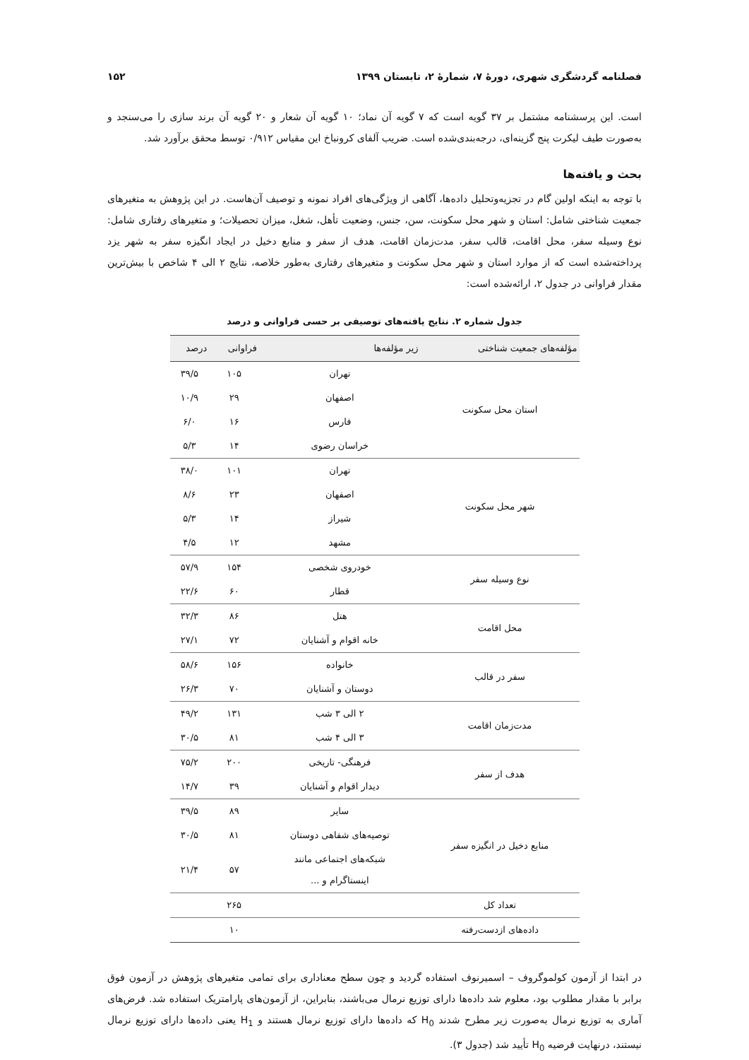فصلنامه گردشگری شهری، دورهٔ ۷، شمارهٔ ۲، تابستان ۱۳۹۹ ۱۵۲
است. این پرسشنامه مشتمل بر ۳۷ گویه است که ۷ گویه آن نماد؛ ۱۰ گویه آن شعار و ۲۰ گویه آن برند سازی را می‌سنجد و به‌صورت طیف لیکرت پنج گزینه‌ای، درجه‌بندی‌شده است. ضریب آلفای کرونباخ این مقیاس ۰/۹۱۲ توسط محقق برآورد شد.
بحث و یافته‌ها
با توجه به اینکه اولین گام در تجزیه‌وتحلیل داده‌ها، آگاهی از ویژگی‌های افراد نمونه و توصیف آن‌هاست. در این پژوهش به متغیرهای جمعیت شناختی شامل: استان و شهر محل سکونت، سن، جنس، وضعیت تأهل، شغل، میزان تحصیلات؛ و متغیرهای رفتاری شامل: نوع وسیله سفر، محل اقامت، قالب سفر، مدت‌زمان اقامت، هدف از سفر و منابع دخیل در ایجاد انگیزه سفر به شهر یزد پرداخته‌شده است که از موارد استان و شهر محل سکونت و متغیرهای رفتاری به‌طور خلاصه، نتایج ۲ الی ۴ شاخص با بیش‌ترین مقدار فراوانی در جدول ۲، ارائه‌شده است:
جدول شماره ۲. نتایج یافته‌های توصیفی بر حسی فراوانی و درصد
| مؤلفه‌های جمعیت شناختی | زیر مؤلفه‌ها | فراوانی | درصد |
| --- | --- | --- | --- |
| استان محل سکونت | تهران | ۱۰۵ | ۳۹/۵ |
| | اصفهان | ۲۹ | ۱۰/۹ |
| | فارس | ۱۶ | ۶/۰ |
| | خراسان رضوی | ۱۴ | ۵/۳ |
| شهر محل سکونت | تهران | ۱۰۱ | ۳۸/۰ |
| | اصفهان | ۲۳ | ۸/۶ |
| | شیراز | ۱۴ | ۵/۳ |
| | مشهد | ۱۲ | ۴/۵ |
| نوع وسیله سفر | خودروی شخصی | ۱۵۴ | ۵۷/۹ |
| | قطار | ۶۰ | ۲۲/۶ |
| محل اقامت | هتل | ۸۶ | ۳۲/۳ |
| | خانه اقوام و آشنایان | ۷۲ | ۲۷/۱ |
| سفر در قالب | خانواده | ۱۵۶ | ۵۸/۶ |
| | دوستان و آشنایان | ۷۰ | ۲۶/۳ |
| مدت‌زمان اقامت | ۲ الی ۳ شب | ۱۳۱ | ۴۹/۲ |
| | ۳ الی ۴ شب | ۸۱ | ۳۰/۵ |
| هدف از سفر | فرهنگی- تاریخی | ۲۰۰ | ۷۵/۲ |
| | دیدار اقوام و آشنایان | ۳۹ | ۱۴/۷ |
| منابع دخیل در انگیزه سفر | سایر | ۸۹ | ۳۹/۵ |
| | توصیه‌های شفاهی دوستان | ۸۱ | ۳۰/۵ |
| | شبکه‌های اجتماعی مانند اینستاگرام و ... | ۵۷ | ۲۱/۴ |
| تعداد کل | | ۲۶۵ | |
| داده‌های ازدست‌رفته | | ۱۰ | |
در ابتدا از آزمون کولموگروف – اسمیرنوف استفاده گردید و چون سطح معناداری برای تمامی متغیرهای پژوهش در آزمون فوق برابر با مقدار مطلوب بود، معلوم شد داده‌ها دارای توزیع نرمال می‌باشند، بنابراین، از آزمون‌های پارامتریک استفاده شد. فرض‌های آماری به توزیع نرمال به‌صورت زیر مطرح شدند H<sub>0</sub> که داده‌ها دارای توزیع نرمال هستند و H<sub>1</sub> یعنی داده‌ها دارای توزیع نرمال نیستند، درنهایت فرضیه H<sub>0</sub> تأیید شد (جدول ۳).